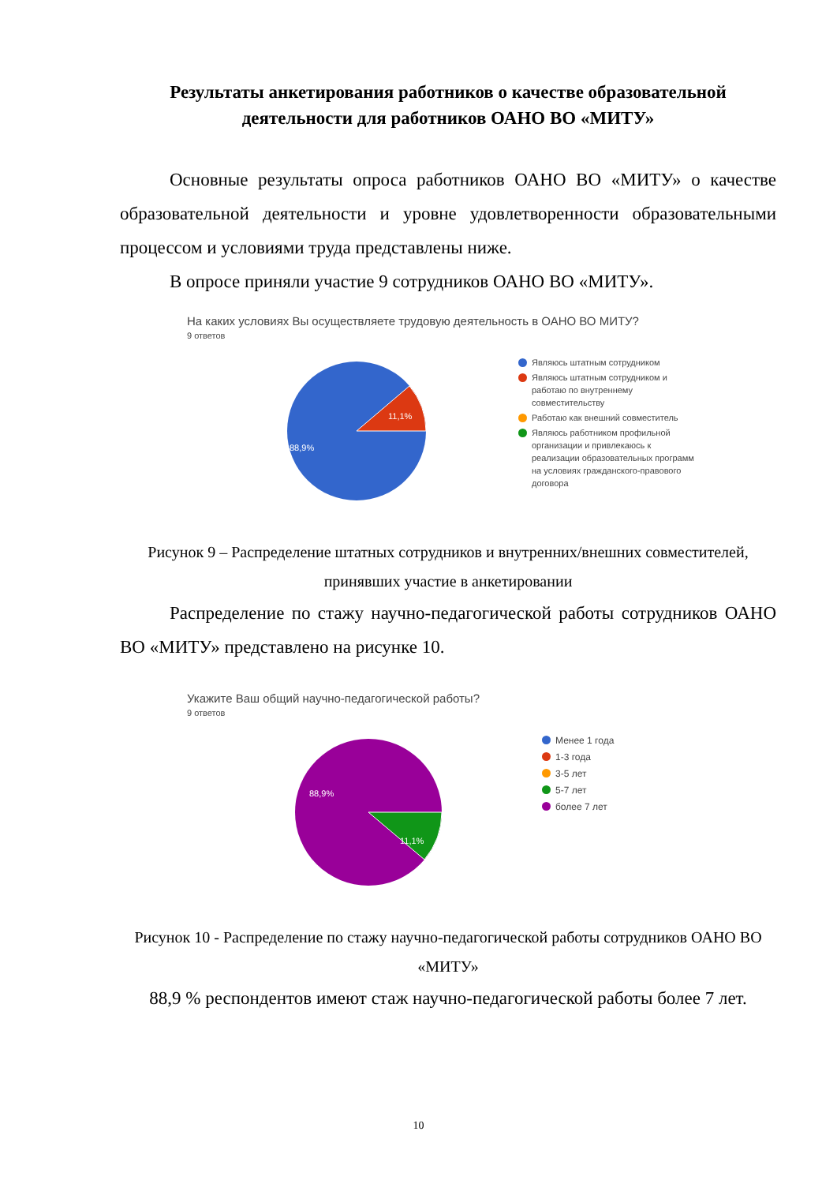Результаты анкетирования работников о качестве образовательной деятельности для работников ОАНО ВО «МИТУ»
Основные результаты опроса работников ОАНО ВО «МИТУ» о качестве образовательной деятельности и уровне удовлетворенности образовательными процессом и условиями труда представлены ниже.
В опросе приняли участие 9 сотрудников ОАНО ВО «МИТУ».
На каких условиях Вы осуществляете трудовую деятельность в ОАНО ВО МИТУ?
9 ответов
11,1%
88,9%
Являюсь штатным сотрудником
Являюсь штатным сотрудником и работаю по внутреннему совместительству
Работаю как внешний совместитель
Являюсь работником профильной организации и привлекаюсь к реализации образовательных программ на условиях гражданского-правового договора
Рисунок 9 – Распределение штатных сотрудников и внутренних/внешних совместителей, принявших участие в анкетировании
Распределение по стажу научно-педагогической работы сотрудников ОАНО ВО «МИТУ» представлено на рисунке 10.
Укажите Ваш общий научно-педагогической работы?
9 ответов
11,1%
88,9%
Менее 1 года
1-3 года
3-5 лет
5-7 лет
более 7 лет
Рисунок 10 - Распределение по стажу научно-педагогической работы сотрудников ОАНО ВО «МИТУ»
88,9 % респондентов имеют стаж научно-педагогической работы более 7 лет.
10